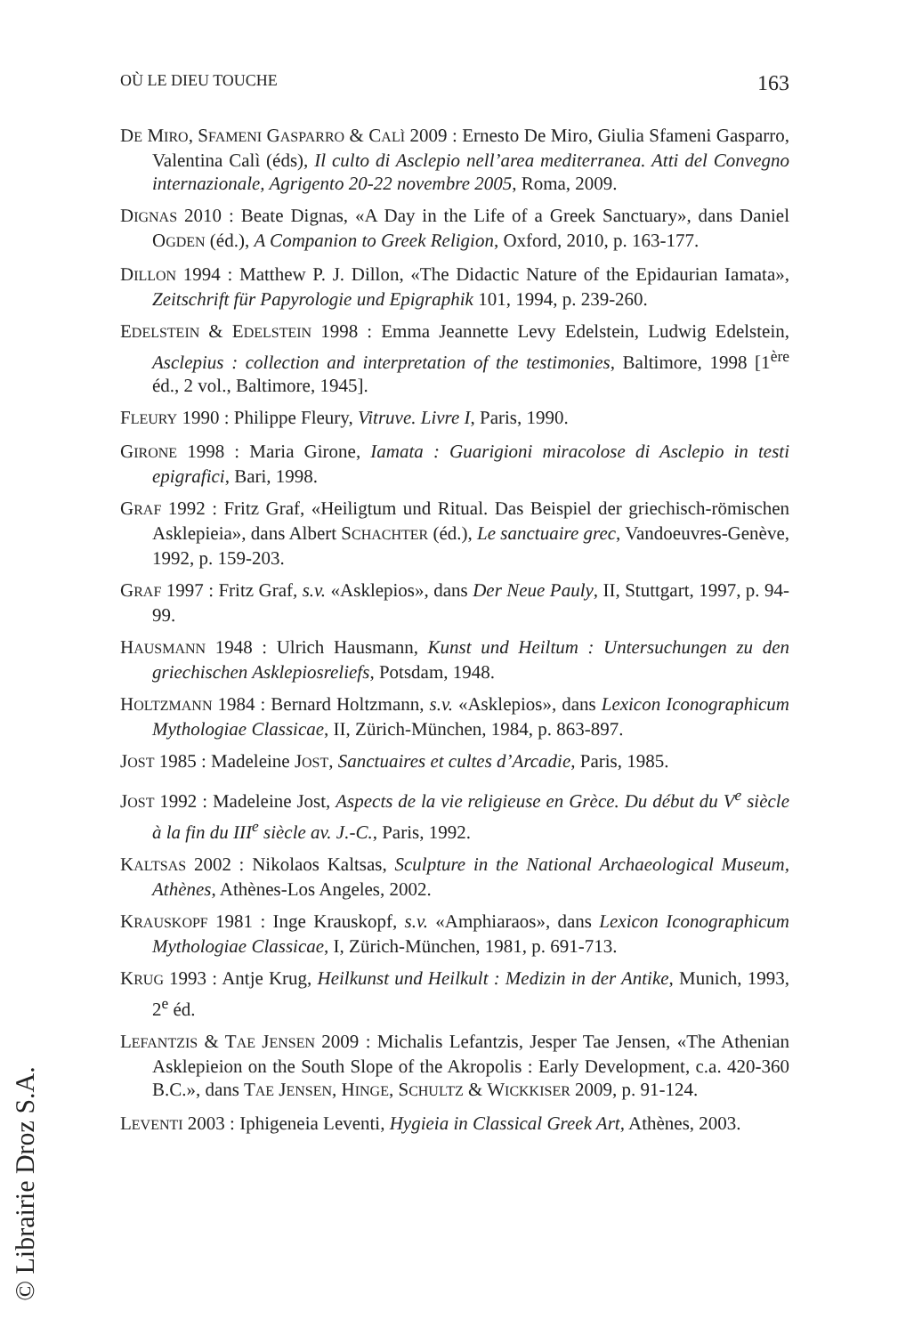OÙ LE DIEU TOUCHE 163
DE MIRO, SFAMENI GASPARRO & CALÌ 2009 : Ernesto De Miro, Giulia Sfameni Gasparro, Valentina Calì (éds), Il culto di Asclepio nell’area mediterranea. Atti del Convegno internazionale, Agrigento 20-22 novembre 2005, Roma, 2009.
DIGNAS 2010 : Beate Dignas, «A Day in the Life of a Greek Sanctuary», dans Daniel OGDEN (éd.), A Companion to Greek Religion, Oxford, 2010, p. 163-177.
DILLON 1994 : Matthew P. J. Dillon, «The Didactic Nature of the Epidaurian Iamata», Zeitschrift für Papyrologie und Epigraphik 101, 1994, p. 239-260.
EDELSTEIN & EDELSTEIN 1998 : Emma Jeannette Levy Edelstein, Ludwig Edelstein, Asclepius : collection and interpretation of the testimonies, Baltimore, 1998 [1<sup>ère</sup> éd., 2 vol., Baltimore, 1945].
FLEURY 1990 : Philippe Fleury, Vitruve. Livre I, Paris, 1990.
GIRONE 1998 : Maria Girone, Iamata : Guarigioni miracolose di Asclepio in testi epigrafici, Bari, 1998.
GRAF 1992 : Fritz Graf, «Heiligtum und Ritual. Das Beispiel der griechisch-römischen Asklepieia», dans Albert SCHACHTER (éd.), Le sanctuaire grec, Vandoeuvres-Genève, 1992, p. 159-203.
GRAF 1997 : Fritz Graf, s.v. «Asklepios», dans Der Neue Pauly, II, Stuttgart, 1997, p. 94-99.
HAUSMANN 1948 : Ulrich Hausmann, Kunst und Heiltum : Untersuchungen zu den griechischen Asklepiosreliefs, Potsdam, 1948.
HOLTZMANN 1984 : Bernard Holtzmann, s.v. «Asklepios», dans Lexicon Iconographicum Mythologiae Classicae, II, Zürich-München, 1984, p. 863-897.
JOST 1985 : Madeleine JOST, Sanctuaires et cultes d’Arcadie, Paris, 1985.
JOST 1992 : Madeleine Jost, Aspects de la vie religieuse en Grèce. Du début du V<sup>e</sup> siècle à la fin du III<sup>e</sup> siècle av. J.-C., Paris, 1992.
KALTSAS 2002 : Nikolaos Kaltsas, Sculpture in the National Archaeological Museum, Athènes, Athènes-Los Angeles, 2002.
KRAUSKOPF 1981 : Inge Krauskopf, s.v. «Amphiaraos», dans Lexicon Iconographicum Mythologiae Classicae, I, Zürich-München, 1981, p. 691-713.
KRUG 1993 : Antje Krug, Heilkunst und Heilkult : Medizin in der Antike, Munich, 1993, 2<sup>e</sup> éd.
LEFANTZIS & TAE JENSEN 2009 : Michalis Lefantzis, Jesper Tae Jensen, «The Athenian Asklepieion on the South Slope of the Akropolis : Early Development, c.a. 420-360 B.C.», dans TAE JENSEN, HINGE, SCHULTZ & WICKKISER 2009, p. 91-124.
LEVENTI 2003 : Iphigeneia Leventi, Hygieia in Classical Greek Art, Athènes, 2003.
© Librairie Droz S.A.